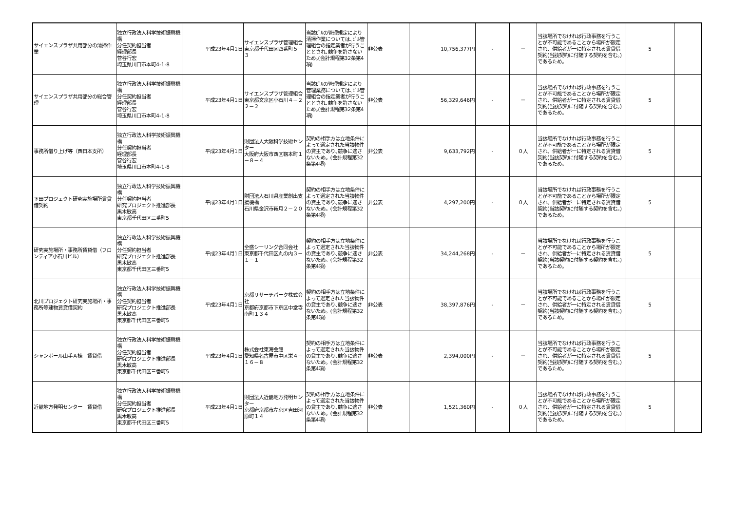| サイエンスプラザ共用部分の清掃作業 | 独立行政法人科学技術振興機構 分任契約担当者 経理部長 菅谷行宏 埼玉県川口市本町4-1-8 | 平成23年4月1日 | サイエンスプラザ管理組合 東京都千代田区四番町５－３ | 当該ﾋﾞﾙの管理規定により清掃作業については､ﾋﾞﾙ管理組合の指定業者が行うこととされ､競争を許さないため｡(会計規程第32条第4項) | 非公表 | 10,756,377円 | - | － | 当該場所でなければ行政事務を行うことが不可能であることから場所が限定され、供給者が一に特定される賃貸借契約(当該契約に付随する契約を含む。)であるため。 | 5 | |
| サイエンスプラザ共用部分の総合管理 | 独立行政法人科学技術振興機構 分任契約担当者 経理部長 菅谷行宏 埼玉県川口市本町4-1-8 | 平成23年4月1日 | サイエンスプラザ管理組合 東京都文京区小石川４－２２－２ | 当該ﾋﾞﾙの管理規定により管理業務については､ﾋﾞﾙ管理組合の指定業者が行うこととされ､競争を許さないため｡(会計規程第32条第4項) | 非公表 | 56,329,646円 | - | － | 当該場所でなければ行政事務を行うことが不可能であることから場所が限定され、供給者が一に特定される賃貸借契約(当該契約に付随する契約を含む。)であるため。 | 5 | |
| 事務所借り上げ等（西日本支所） | 独立行政法人科学技術振興機構 分任契約担当者 経理部長 菅谷行宏 埼玉県川口市本町4-1-8 | 平成23年4月1日 | 財団法人大阪科学技術センター 大阪府大阪市西区靱本町１－８－４ | 契約の相手方は立地条件によって選定された当該物件の貸主であり､競争に適さないため。(会計規程第32条第4項) | 非公表 | 9,633,792円 | - | ０人 | 当該場所でなければ行政事務を行うことが不可能であることから場所が限定され、供給者が一に特定される賃貸借契約(当該契約に付随する契約を含む。)であるため。 | 5 | |
| 下田プロジェクト研究実施場所賃貸借契約 | 独立行政法人科学技術振興機構 分任契約担当者 研究プロジェクト推進部長 黒木敏高 東京都千代田区三番町5 | 平成23年4月1日 | 財団法人石川県産業創出支援機構 石川県金沢市鞍月２－２０ | 契約の相手方は立地条件によって選定された当該物件の貸主であり､競争に適さないため。(会計規程第32条第4項) | 非公表 | 4,297,200円 | - | ０人 | 当該場所でなければ行政事務を行うことが不可能であることから場所が限定され、供給者が一に特定される賃貸借契約(当該契約に付随する契約を含む。)であるため。 | 5 | |
| 研究実施場所・事務所賃貸借（フロンティア小石川ビル） | 独立行政法人科学技術振興機構 分任契約担当者 研究プロジェクト推進部長 黒木敏高 東京都千代田区三番町5 | 平成23年4月1日 | 全盛シーリング合同会社 東京都千代田区丸の内３－１－１ | 契約の相手方は立地条件によって選定された当該物件の貸主であり､競争に適さないため。(会計規程第32条第4項) | 非公表 | 34,244,268円 | - | － | 当該場所でなければ行政事務を行うことが不可能であることから場所が限定され、供給者が一に特定される賃貸借契約(当該契約に付随する契約を含む。)であるため。 | 5 | |
| 北川プロジェクト研究実施場所・事務所等建物賃貸借契約 | 独立行政法人科学技術振興機構 分任契約担当者 研究プロジェクト推進部長 黒木敏高 東京都千代田区三番町5 | 平成23年4月1日 | 京都リサーチパーク株式会社 京都府京都市下京区中堂寺南町１３４ | 契約の相手方は立地条件によって選定された当該物件の貸主であり､競争に適さないため。(会計規程第32条第4項) | 非公表 | 38,397,876円 | - | － | 当該場所でなければ行政事務を行うことが不可能であることから場所が限定され、供給者が一に特定される賃貸借契約(当該契約に付随する契約を含む。)であるため。 | 5 | |
| シャンボール山手Ａ棟 賃貸借 | 独立行政法人科学技術振興機構 分任契約担当者 研究プロジェクト推進部長 黒木敏高 東京都千代田区三番町5 | 平成23年4月1日 | 株式会社東海会館 愛知県名古屋市中区栄４－１６－８ | 契約の相手方は立地条件によって選定された当該物件の貸主であり､競争に適さないため。(会計規程第32条第4項) | 非公表 | 2,394,000円 | - | － | 当該場所でなければ行政事務を行うことが不可能であることから場所が限定され、供給者が一に特定される賃貸借契約(当該契約に付随する契約を含む。)であるため。 | 5 | |
| 近畿地方発明センター 賃貸借 | 独立行政法人科学技術振興機構 分任契約担当者 研究プロジェクト推進部長 黒木敏高 東京都千代田区三番町5 | 平成23年4月1日 | 財団法人近畿地方発明センター 京都府京都市左京区吉田河原町１４ | 契約の相手方は立地条件によって選定された当該物件の貸主であり､競争に適さないため。(会計規程第32条第4項) | 非公表 | 1,521,360円 | - | ０人 | 当該場所でなければ行政事務を行うことが不可能であることから場所が限定され、供給者が一に特定される賃貸借契約(当該契約に付随する契約を含む。)であるため。 | 5 | |